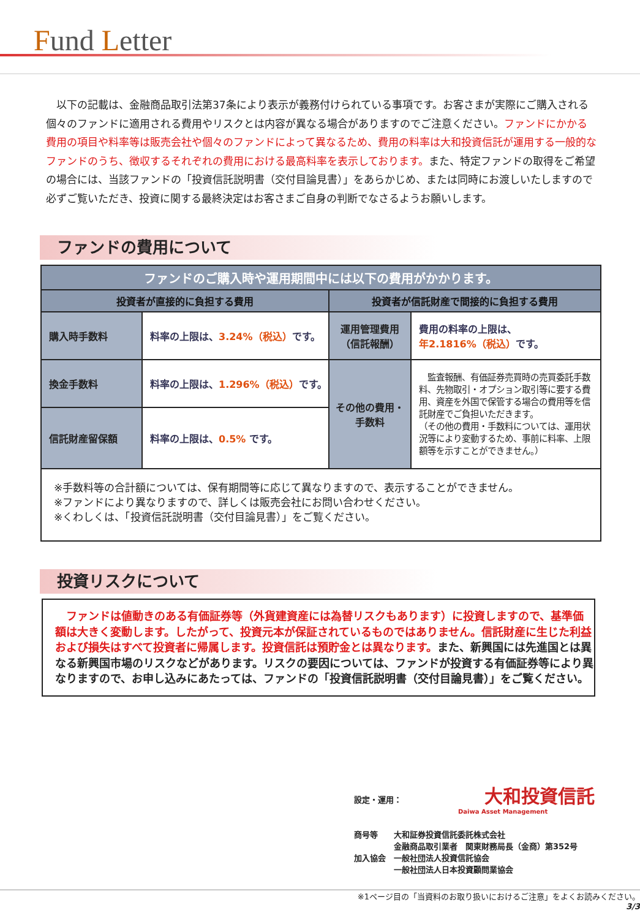Fund Letter
　以下の記載は、金融商品取引法第37条により表示が義務付けられている事項です。お客さまが実際にご購入される個々のファンドに適用される費用やリスクとは内容が異なる場合がありますのでご注意ください。ファンドにかかる費用の項目や料率等は販売会社や個々のファンドによって異なるため、費用の料率は大和投資信託が運用する一般的なファンドのうち、徴収するそれぞれの費用における最高料率を表示しております。また、特定ファンドの取得をご希望の場合には、当該ファンドの「投資信託説明書（交付目論見書）」をあらかじめ、または同時にお渡しいたしますので必ずご覧いただき、投資に関する最終決定はお客さまご自身の判断でなさるようお願いします。
ファンドの費用について
| ファンドのご購入時や運用期間中には以下の費用がかかります。 | | | |
| --- | --- | --- | --- |
| 投資者が直接的に負担する費用 | | 投資者が信託財産で間接的に負担する費用 | |
| 購入時手数料 | 料率の上限は、 3.24%（税込） です。 | 運用管理費用 （信託報酬） | 費用の料率の上限は、 年2.1816%（税込） です。 |
| 換金手数料 | 料率の上限は、 1.296%（税込） です。 | その他の費用・ 手数料 | 監査報酬、有価証券売買時の売買委託手数料、先物取引・オプション取引等に要する費用、資産を外国で保管する場合の費用等を信託財産でご負担いただきます。 （その他の費用・手数料については、運用状況等により変動するため、事前に料率、上限額等を示すことができません。） |
| 信託財産留保額 | 料率の上限は、 0.5% です。 | | |
| ※手数料等の合計額については、保有期間等に応じて異なりますので、表示することができません。 ※ファンドにより異なりますので、詳しくは販売会社にお問い合わせください。 ※くわしくは、「投資信託説明書（交付目論見書）」をご覧ください。 | | | |
投資リスクについて
　ファンドは値動きのある有価証券等（外貨建資産には為替リスクもあります）に投資しますので、基準価額は大きく変動します。したがって、投資元本が保証されているものではありません。信託財産に生じた利益および損失はすべて投資者に帰属します。投資信託は預貯金とは異なります。また、新興国には先進国とは異なる新興国市場のリスクなどがあります。リスクの要因については、ファンドが投資する有価証券等により異なりますので、お申し込みにあたっては、ファンドの「投資信託説明書（交付目論見書）」をご覧ください。
設定・運用： 大和投資信託
Daiwa Asset Management
商号等　　大和証券投資信託委託株式会社
　　　　　金融商品取引業者　関東財務局長（金商）第352号
加入協会　一般社団法人投資信託協会
　　　　　一般社団法人日本投資顧問業協会
※1ページ目の「当資料のお取り扱いにおけるご注意」をよくお読みください。
3/3